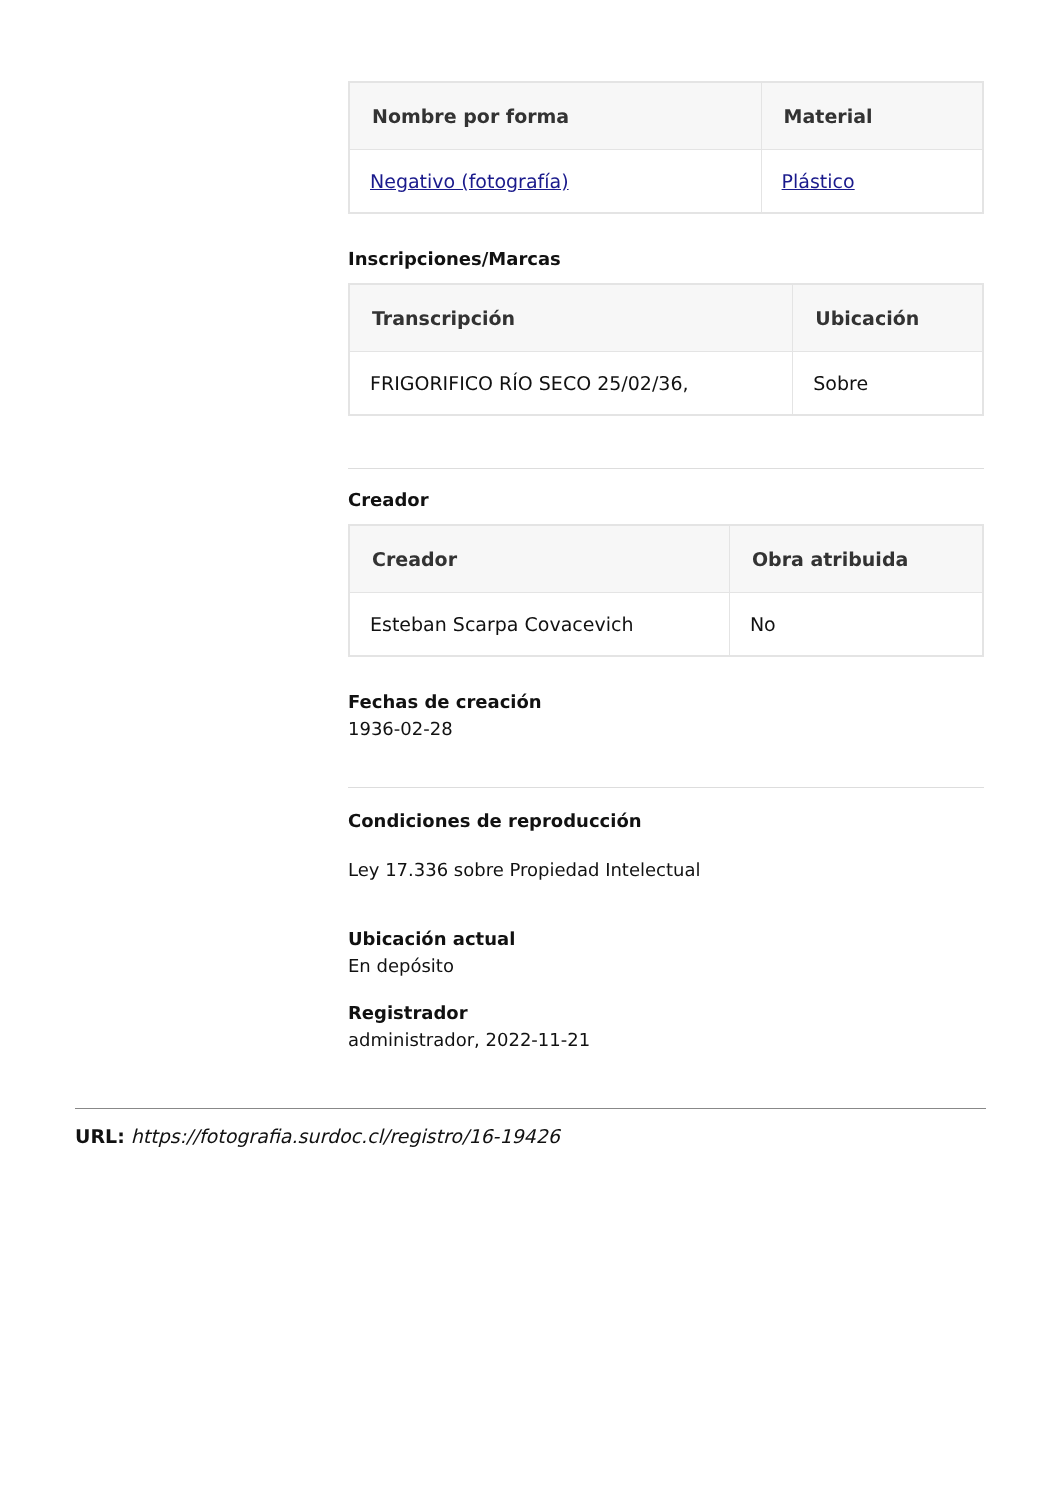| Nombre por forma | Material |
| --- | --- |
| Negativo (fotografía) | Plástico |
Inscripciones/Marcas
| Transcripción | Ubicación |
| --- | --- |
| FRIGORIFICO RÍO SECO 25/02/36, | Sobre |
Creador
| Creador | Obra atribuida |
| --- | --- |
| Esteban Scarpa Covacevich | No |
Fechas de creación
1936-02-28
Condiciones de reproducción
Ley 17.336 sobre Propiedad Intelectual
Ubicación actual
En depósito
Registrador
administrador, 2022-11-21
URL: https://fotografia.surdoc.cl/registro/16-19426